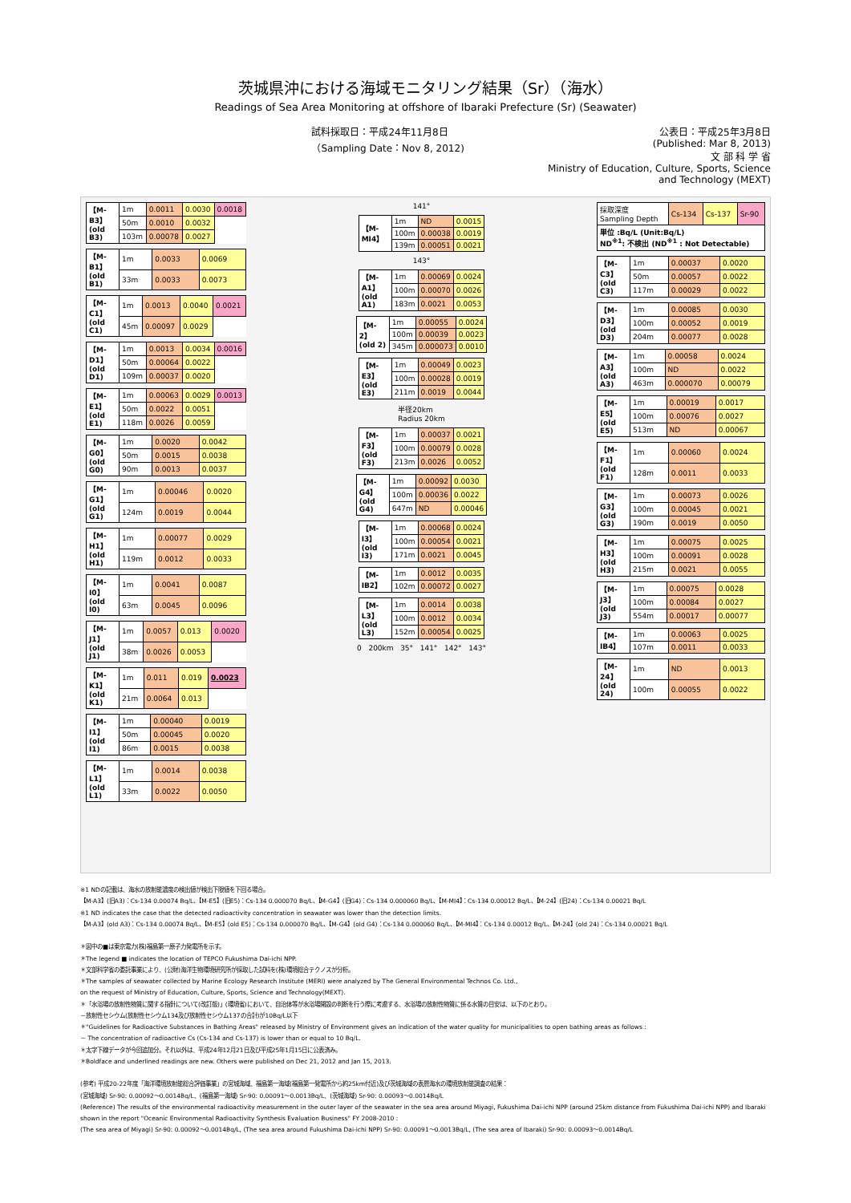茨城県沖における海域モニタリング結果（Sr）（海水）
Readings of Sea Area Monitoring at offshore of Ibaraki Prefecture (Sr) (Seawater)
試料採取日：平成24年11月8日
（Sampling Date：Nov 8, 2012)
公表日：平成25年3月8日
(Published: Mar 8, 2013)
文 部 科 学 省
Ministry of Education, Culture, Sports, Science and Technology (MEXT)
| 【M-B3】 (old B3) | 1m | 0.0011 | 0.0030 | 0.0018 |
| | 50m | 0.0010 | 0.0032 | |
| | 103m | 0.00078 | 0.0027 | |
| 【M-B1】 (old B1) | 1m | 0.0033 | 0.0069 |
| | 33m | 0.0033 | 0.0073 |
| 【M-C1】 (old C1) | 1m | 0.0013 | 0.0040 | 0.0021 |
| | 45m | 0.00097 | 0.0029 | |
| 【M-D1】 (old D1) | 1m | 0.0013 | 0.0034 | 0.0016 |
| | 50m | 0.00064 | 0.0022 | |
| | 109m | 0.00037 | 0.0020 | |
| 【M-E1】 (old E1) | 1m | 0.00063 | 0.0029 | 0.0013 |
| | 50m | 0.0022 | 0.0051 | |
| | 118m | 0.0026 | 0.0059 | |
| 【M-G0】 (old G0) | 1m | 0.0020 | 0.0042 |
| | 50m | 0.0015 | 0.0038 |
| | 90m | 0.0013 | 0.0037 |
| 【M-G1】 (old G1) | 1m | 0.00046 | 0.0020 |
| | 124m | 0.0019 | 0.0044 |
| 【M-H1】 (old H1) | 1m | 0.00077 | 0.0029 |
| | 119m | 0.0012 | 0.0033 |
| 【M-I0】 (old I0) | 1m | 0.0041 | 0.0087 |
| | 63m | 0.0045 | 0.0096 |
| 【M-J1】 (old J1) | 1m | 0.0057 | 0.013 | 0.0020 |
| | 38m | 0.0026 | 0.0053 | |
| 【M-K1】 (old K1) | 1m | 0.011 | 0.019 | 0.0023 |
| | 21m | 0.0064 | 0.013 | |
| 【M-I1】 (old I1) | 1m | 0.00040 | 0.0019 |
| | 50m | 0.00045 | 0.0020 |
| | 86m | 0.0015 | 0.0038 |
| 【M-L1】 (old L1) | 1m | 0.0014 | 0.0038 |
| | 33m | 0.0022 | 0.0050 |
141°
| 【M-MI4】 | 1m | ND | 0.0015 |
| | 100m | 0.00038 | 0.0019 |
| | 139m | 0.00051 | 0.0021 |
143°
| 【M-A1】 (old A1) | 1m | 0.00069 | 0.0024 |
| | 100m | 0.00070 | 0.0026 |
| | 183m | 0.0021 | 0.0053 |
| 【M-2】 (old 2) | 1m | 0.00055 | 0.0024 |
| | 100m | 0.00039 | 0.0023 |
| | 345m | 0.000073 | 0.0010 |
| 【M-E3】 (old E3) | 1m | 0.00049 | 0.0023 |
| | 100m | 0.00028 | 0.0019 |
| | 211m | 0.0019 | 0.0044 |
半径20km
Radius 20km
| 【M-F3】 (old F3) | 1m | 0.00037 | 0.0021 |
| | 100m | 0.00079 | 0.0028 |
| | 213m | 0.0026 | 0.0052 |
| 【M-G4】 (old G4) | 1m | 0.00092 | 0.0030 |
| | 100m | 0.00036 | 0.0022 |
| | 647m | ND | 0.00046 |
| 【M-I3】 (old I3) | 1m | 0.00068 | 0.0024 |
| | 100m | 0.00054 | 0.0021 |
| | 171m | 0.0021 | 0.0045 |
| 【M-IB2】 | 1m | 0.0012 | 0.0035 |
| | 102m | 0.00072 | 0.0027 |
| 【M-L3】 (old L3) | 1m | 0.0014 | 0.0038 |
| | 100m | 0.0012 | 0.0034 |
| | 152m | 0.00054 | 0.0025 |
0 200km 35° 141° 142° 143°
| 採取深度 Sampling Depth | Cs-134 | Cs-137 | Sr-90 |
| 単位 :Bq/L (Unit:Bq/L) ND<sup>※1</sup>: 不検出 (ND<sup>※1</sup> : Not Detectable) | | | |
| 【M-C3】 (old C3) | 1m | 0.00037 | 0.0020 |
| | 50m | 0.00057 | 0.0022 |
| | 117m | 0.00029 | 0.0022 |
| 【M-D3】 (old D3) | 1m | 0.00085 | 0.0030 |
| | 100m | 0.00052 | 0.0019 |
| | 204m | 0.00077 | 0.0028 |
| 【M-A3】 (old A3) | 1m | 0.00058 | 0.0024 |
| | 100m | ND | 0.0022 |
| | 463m | 0.000070 | 0.00079 |
| 【M-E5】 (old E5) | 1m | 0.00019 | 0.0017 |
| | 100m | 0.00076 | 0.0027 |
| | 513m | ND | 0.00067 |
| 【M-F1】 (old F1) | 1m | 0.00060 | 0.0024 |
| | 128m | 0.0011 | 0.0033 |
| 【M-G3】 (old G3) | 1m | 0.00073 | 0.0026 |
| | 100m | 0.00045 | 0.0021 |
| | 190m | 0.0019 | 0.0050 |
| 【M-H3】 (old H3) | 1m | 0.00075 | 0.0025 |
| | 100m | 0.00091 | 0.0028 |
| | 215m | 0.0021 | 0.0055 |
| 【M-J3】 (old J3) | 1m | 0.00075 | 0.0028 |
| | 100m | 0.00084 | 0.0027 |
| | 554m | 0.00017 | 0.00077 |
| 【M-IB4】 | 1m | 0.00063 | 0.0025 |
| | 107m | 0.0011 | 0.0033 |
| 【M-24】 (old 24) | 1m | ND | 0.0013 |
| | 100m | 0.00055 | 0.0022 |
※1 NDの記載は、海水の放射能濃度の検出値が検出下限値を下回る場合。
【M-A3】(旧A3)：Cs-134 0.00074 Bq/L、【M-E5】(旧E5)：Cs-134 0.000070 Bq/L、【M-G4】(旧G4)：Cs-134 0.000060 Bq/L、【M-MI4】：Cs-134 0.00012 Bq/L、【M-24】(旧24)：Cs-134 0.00021 Bq/L
※1 ND indicates the case that the detected radioactivity concentration in seawater was lower than the detection limits.
【M-A3】(old A3)：Cs-134 0.00074 Bq/L、【M-E5】(old E5)：Cs-134 0.000070 Bq/L、【M-G4】(old G4)：Cs-134 0.000060 Bq/L、【M-MI4】：Cs-134 0.00012 Bq/L、【M-24】(old 24)：Cs-134 0.00021 Bq/L
＊図中の■は東京電力(株)福島第一原子力発電所を示す。
＊The legend ■ indicates the location of TEPCO Fukushima Dai-ichi NPP.
＊文部科学省の委託事業により、(公財)海洋生物環境研究所が採取した試料を(株)環境総合テクノスが分析。
＊The samples of seawater collected by Marine Ecology Research Institute (MERI) were analyzed by The General Environmental Technos Co. Ltd.,
on the request of Ministry of Education, Culture, Sports, Science and Technology(MEXT).
＊「水浴場の放射性物質に関する指針について(改訂版)」(環境省)において、自治体等が水浴場開設の判断を行う際に考慮する、水浴場の放射性物質に係る水質の目安は、以下のとおり。
－放射性セシウム(放射性セシウム134及び放射性セシウム137の合計)が10Bq/L以下
＊"Guidelines for Radioactive Substances in Bathing Areas" released by Ministry of Environment gives an indication of the water quality for municipalities to open bathing areas as follows :
－ The concentration of radioactive Cs (Cs-134 and Cs-137) is lower than or equal to 10 Bq/L.
＊太字下線データが今回追加分。それ以外は、平成24年12月21日及び平成25年1月15日に公表済み。
＊Boldface and underlined readings are new. Others were published on Dec 21, 2012 and Jan 15, 2013.
(参考) 平成20-22年度「海洋環境放射能総合評価事業」の宮城海域、福島第一海域(福島第一発電所から約25km付近)及び茨城海域の表層海水の環境放射能調査の結果：
(宮城海域) Sr-90: 0.00092～0.0014Bq/L、(福島第一海域) Sr-90: 0.00091～0.0013Bq/L、(茨城海域) Sr-90: 0.00093～0.0014Bq/L
(Reference) The results of the environmental radioactivity measurement in the outer layer of the seawater in the sea area around Miyagi, Fukushima Dai-ichi NPP (around 25km distance from Fukushima Dai-ichi NPP) and Ibaraki shown in the report "Oceanic Environmental Radioactivity Synthesis Evaluation Business" FY 2008-2010 :
(The sea area of Miyagi) Sr-90: 0.00092～0.0014Bq/L, (The sea area around Fukushima Dai-ichi NPP) Sr-90: 0.00091～0.0013Bq/L, (The sea area of Ibaraki) Sr-90: 0.00093～0.0014Bq/L